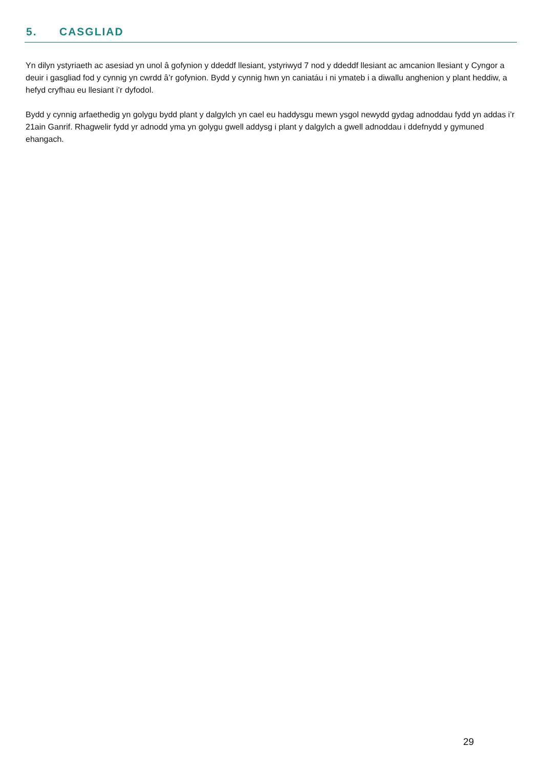5. CASGLIAD
Yn dilyn ystyriaeth ac asesiad yn unol â gofynion y ddeddf llesiant, ystyriwyd 7 nod y ddeddf llesiant ac amcanion llesiant y Cyngor a deuir i gasgliad fod y cynnig yn cwrdd â’r gofynion. Bydd y cynnig hwn yn caniatáu i ni ymateb i a diwallu anghenion y plant heddiw, a hefyd cryfhau eu llesiant i’r dyfodol.
Bydd y cynnig arfaethedig yn golygu bydd plant y dalgylch yn cael eu haddysgu mewn ysgol newydd gydag adnoddau fydd yn addas i’r 21ain Ganrif. Rhagwelir fydd yr adnodd yma yn golygu gwell addysg i plant y dalgylch a gwell adnoddau i ddefnydd y gymuned ehangach.
29